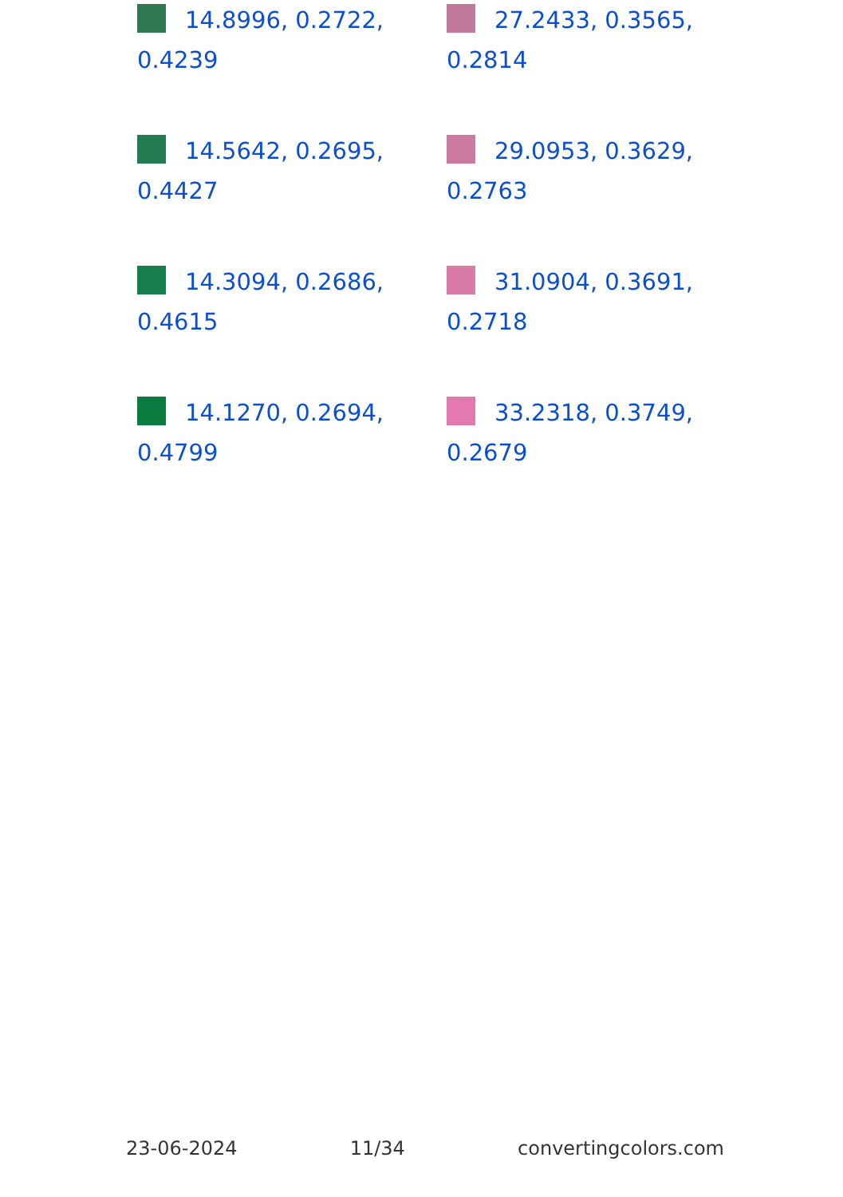14.8996, 0.2722, 0.4239
27.2433, 0.3565, 0.2814
14.5642, 0.2695, 0.4427
29.0953, 0.3629, 0.2763
14.3094, 0.2686, 0.4615
31.0904, 0.3691, 0.2718
14.1270, 0.2694, 0.4799
33.2318, 0.3749, 0.2679
23-06-2024 11/34 convertingcolors.com